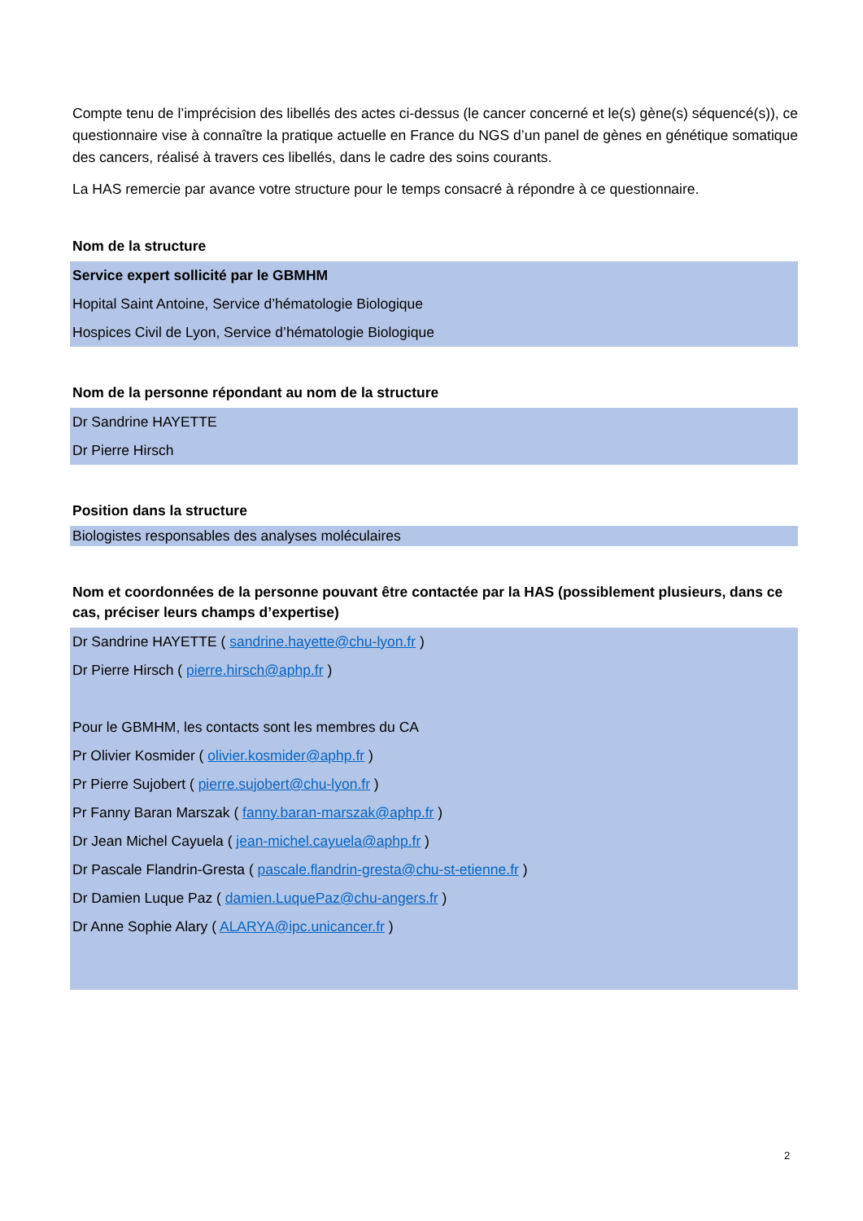Compte tenu de l’imprécision des libellés des actes ci-dessus (le cancer concerné et le(s) gène(s) séquencé(s)), ce questionnaire vise à connaître la pratique actuelle en France du NGS d’un panel de gènes en génétique somatique des cancers, réalisé à travers ces libellés, dans le cadre des soins courants.
La HAS remercie par avance votre structure pour le temps consacré à répondre à ce questionnaire.
Nom de la structure
Service expert sollicité par le GBMHM
Hopital Saint Antoine, Service d’hématologie Biologique
Hospices Civil de Lyon, Service d’hématologie Biologique
Nom de la personne répondant au nom de la structure
Dr Sandrine HAYETTE
Dr Pierre Hirsch
Position dans la structure
Biologistes responsables des analyses moléculaires
Nom et coordonnées de la personne pouvant être contactée par la HAS (possiblement plusieurs, dans ce cas, préciser leurs champs d’expertise)
Dr Sandrine HAYETTE ( sandrine.hayette@chu-lyon.fr )
Dr Pierre Hirsch ( pierre.hirsch@aphp.fr )
Pour le GBMHM, les contacts sont les membres du CA
Pr Olivier Kosmider ( olivier.kosmider@aphp.fr )
Pr Pierre Sujobert ( pierre.sujobert@chu-lyon.fr )
Pr Fanny Baran Marszak ( fanny.baran-marszak@aphp.fr )
Dr Jean Michel Cayuela ( jean-michel.cayuela@aphp.fr )
Dr Pascale Flandrin-Gresta ( pascale.flandrin-gresta@chu-st-etienne.fr )
Dr Damien Luque Paz ( damien.LuquePaz@chu-angers.fr )
Dr Anne Sophie Alary ( ALARYA@ipc.unicancer.fr )
2